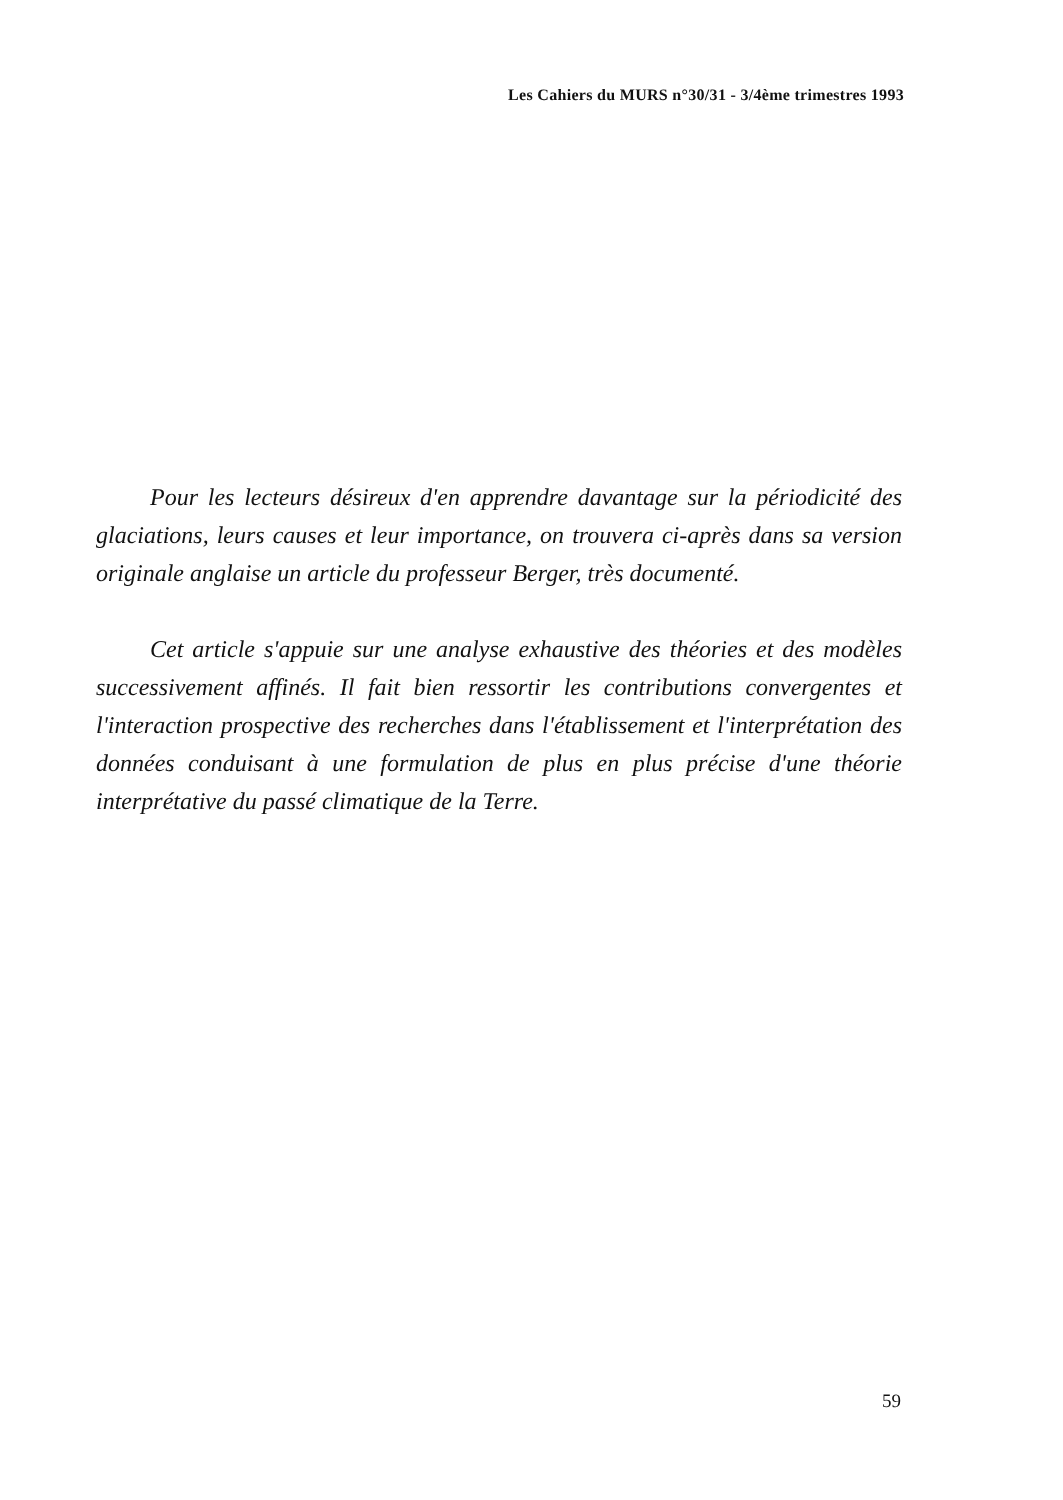Les Cahiers du MURS n°30/31 - 3/4ème trimestres 1993
Pour les lecteurs désireux d'en apprendre davantage sur la périodicité des glaciations, leurs causes et leur importance, on trouvera ci-après dans sa version originale anglaise un article du professeur Berger, très documenté.
Cet article s'appuie sur une analyse exhaustive des théories et des modèles successivement affinés. Il fait bien ressortir les contributions convergentes et l'interaction prospective des recherches dans l'établissement et l'interprétation des données conduisant à une formulation de plus en plus précise d'une théorie interprétative du passé climatique de la Terre.
59